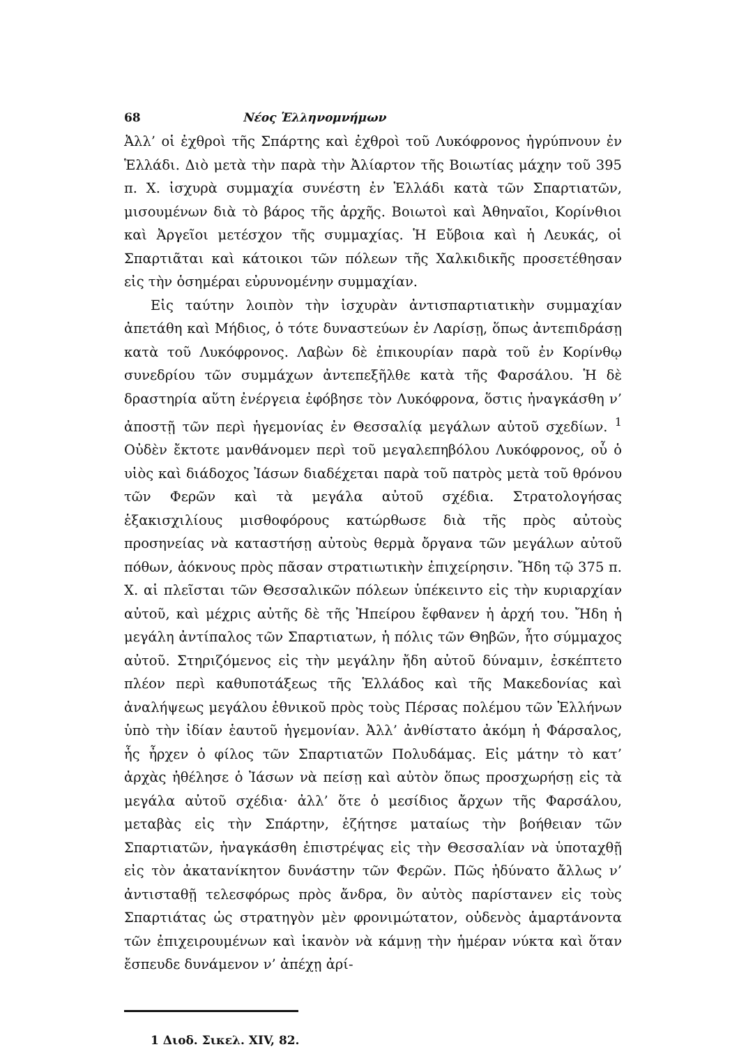68 Νέος Ἑλληνομνήμων
Ἀλλ’ οἱ ἐχθροὶ τῆς Σπάρτης καὶ ἐχθροὶ τοῦ Λυκόφρονος ἠγρύπνουν ἐν Ἑλλάδι. Διὸ μετὰ τὴν παρὰ τὴν Ἀλίαρτον τῆς Βοιωτίας μάχην τοῦ 395 π. Χ. ἰσχυρὰ συμμαχία συνέστη ἐν Ἑλλάδι κατὰ τῶν Σπαρτιατῶν, μισουμένων διὰ τὸ βάρος τῆς ἀρχῆς. Βοιωτοὶ καὶ Ἀθηναῖοι, Κορίνθιοι καὶ Ἀργεῖοι μετέσχον τῆς συμμαχίας. Ἡ Εὔβοια καὶ ἡ Λευκάς, οἱ Σπαρτιᾶται καὶ κάτοικοι τῶν πόλεων τῆς Χαλκιδικῆς προσετέθησαν εἰς τὴν ὁσημέραι εὐρυνομένην συμμαχίαν.
Εἰς ταύτην λοιπὸν τὴν ἰσχυρὰν ἀντισπαρτιατικὴν συμμαχίαν ἀπετάθη καὶ Μήδιος, ὁ τότε δυναστεύων ἐν Λαρίσῃ, ὅπως ἀντεπιδράσῃ κατὰ τοῦ Λυκόφρονος. Λαβὼν δὲ ἐπικουρίαν παρὰ τοῦ ἐν Κορίνθῳ συνεδρίου τῶν συμμάχων ἀντεπεξῆλθε κατὰ τῆς Φαρσάλου. Ἡ δὲ δραστηρία αὕτη ἐνέργεια ἐφόβησε τὸν Λυκόφρονα, ὅστις ἠναγκάσθη ν’ ἀποστῇ τῶν περὶ ἡγεμονίας ἐν Θεσσαλίᾳ μεγάλων αὐτοῦ σχεδίων. <sup>1</sup> Οὐδὲν ἔκτοτε μανθάνομεν περὶ τοῦ μεγαλεπηβόλου Λυκόφρονος, οὗ ὁ υἱὸς καὶ διάδοχος Ἰάσων διαδέχεται παρὰ τοῦ πατρὸς μετὰ τοῦ θρόνου τῶν Φερῶν καὶ τὰ μεγάλα αὐτοῦ σχέδια. Στρατολογήσας ἑξακισχιλίους μισθοφόρους κατώρθωσε διὰ τῆς πρὸς αὐτοὺς προσηνείας νὰ καταστήσῃ αὐτοὺς θερμὰ ὄργανα τῶν μεγάλων αὐτοῦ πόθων, ἀόκνους πρὸς πᾶσαν στρατιωτικὴν ἐπιχείρησιν. Ἤδη τῷ 375 π. Χ. αἱ πλεῖσται τῶν Θεσσαλικῶν πόλεων ὑπέκειντο εἰς τὴν κυριαρχίαν αὐτοῦ, καὶ μέχρις αὐτῆς δὲ τῆς Ἠπείρου ἔφθανεν ἡ ἀρχή του. Ἤδη ἡ μεγάλη ἀντίπαλος τῶν Σπαρτιατων, ἡ πόλις τῶν Θηβῶν, ἦτο σύμμαχος αὐτοῦ. Στηριζόμενος εἰς τὴν μεγάλην ἤδη αὐτοῦ δύναμιν, ἐσκέπτετο πλέον περὶ καθυποτάξεως τῆς Ἑλλάδος καὶ τῆς Μακεδονίας καὶ ἀναλήψεως μεγάλου ἐθνικοῦ πρὸς τοὺς Πέρσας πολέμου τῶν Ἑλλήνων ὑπὸ τὴν ἰδίαν ἑαυτοῦ ἡγεμονίαν. Ἀλλ’ ἀνθίστατο ἀκόμη ἡ Φάρσαλος, ἧς ἦρχεν ὁ φίλος τῶν Σπαρτιατῶν Πολυδάμας. Εἰς μάτην τὸ κατ’ ἀρχὰς ἠθέλησε ὁ Ἰάσων νὰ πείσῃ καὶ αὐτὸν ὅπως προσχωρήσῃ εἰς τὰ μεγάλα αὐτοῦ σχέδια· ἀλλ’ ὅτε ὁ μεσίδιος ἄρχων τῆς Φαρσάλου, μεταβὰς εἰς τὴν Σπάρτην, ἐζήτησε ματαίως τὴν βοήθειαν τῶν Σπαρτιατῶν, ἠναγκάσθη ἐπιστρέψας εἰς τὴν Θεσσαλίαν νὰ ὑποταχθῇ εἰς τὸν ἀκατανίκητον δυνάστην τῶν Φερῶν. Πῶς ἠδύνατο ἄλλως ν’ ἀντισταθῇ τελεσφόρως πρὸς ἄνδρα, ὃν αὐτὸς παρίστανεν εἰς τοὺς Σπαρτιάτας ὡς στρατηγὸν μὲν φρονιμώτατον, οὐδενὸς ἁμαρτάνοντα τῶν ἐπιχειρουμένων καὶ ἱκανὸν νὰ κάμνῃ τὴν ἡμέραν νύκτα καὶ ὅταν ἔσπευδε δυνάμενον ν’ ἀπέχῃ ἀρί-
1 Διοδ. Σικελ. XIV, 82.